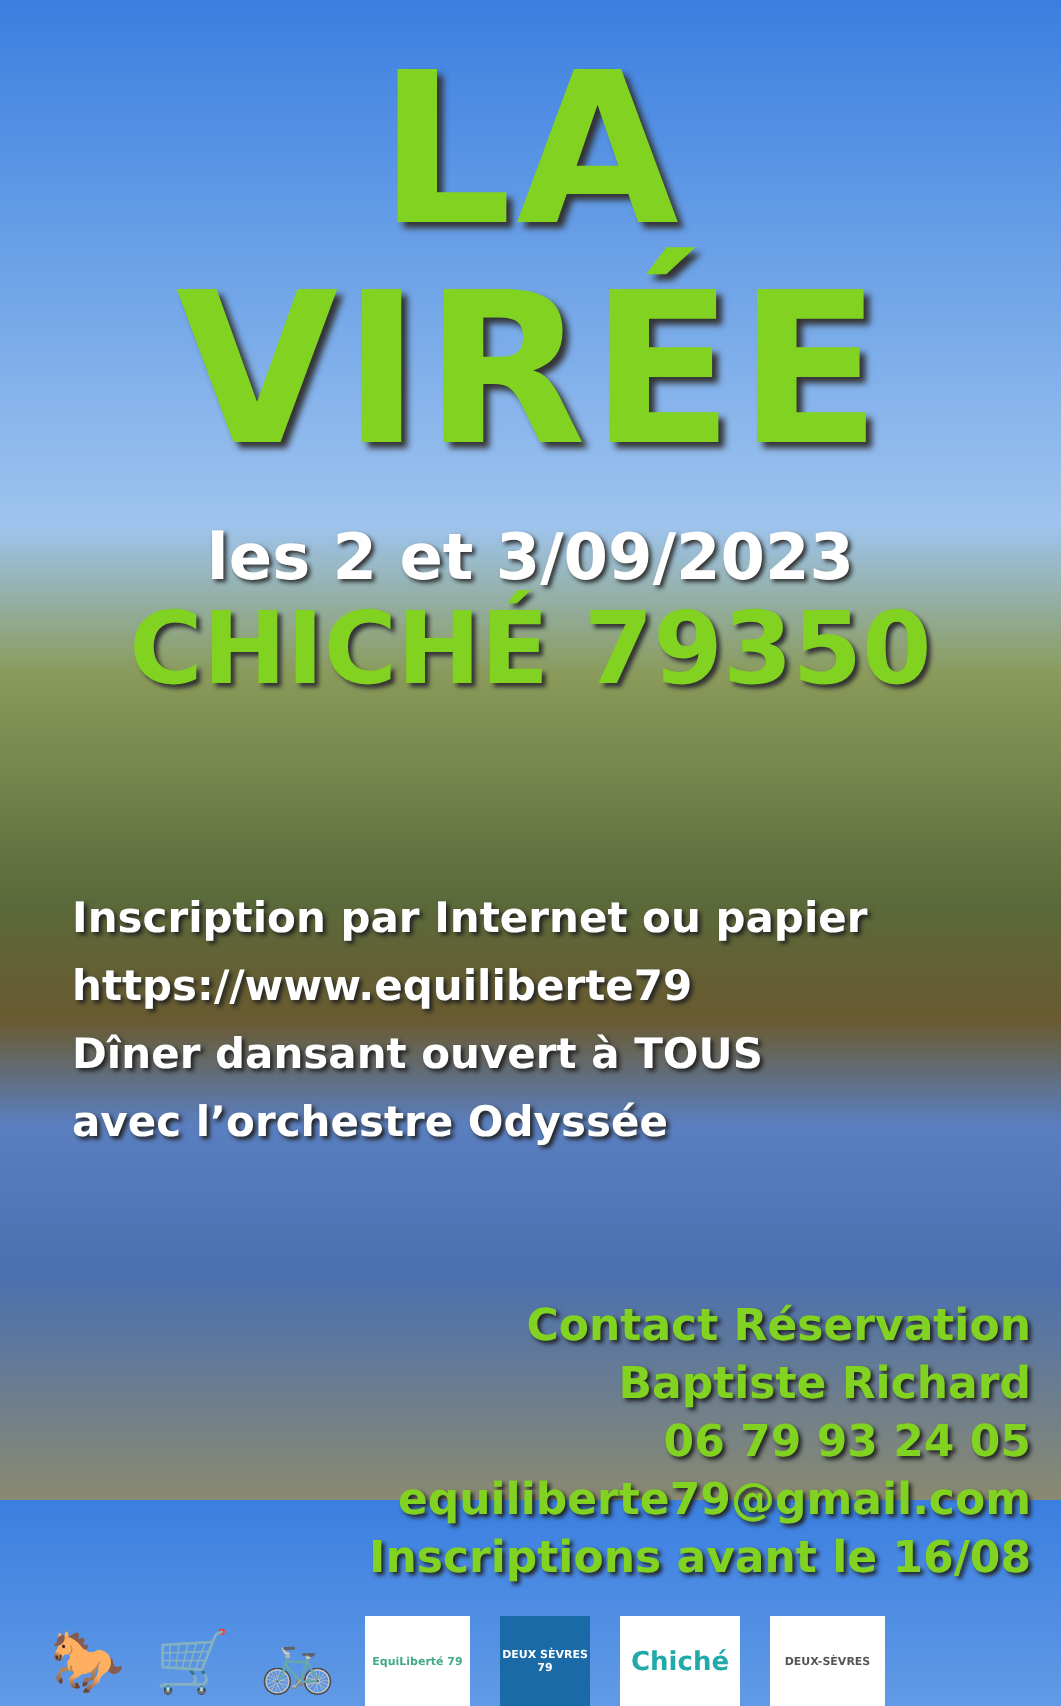LA VIRÉE
les 2 et 3/09/2023
CHICHÉ 79350
Inscription par Internet ou papier
https://www.equiliberte79
Dîner dansant ouvert à TOUS
avec l’orchestre Odyssée
Contact Réservation
Baptiste Richard
06 79 93 24 05
equiliberte79@gmail.com
Inscriptions avant le 16/08
🐎 🛒 🚲
EquiLiberté 79
DEUX SÈVRES 79
Chiché
DEUX-SÈVRES